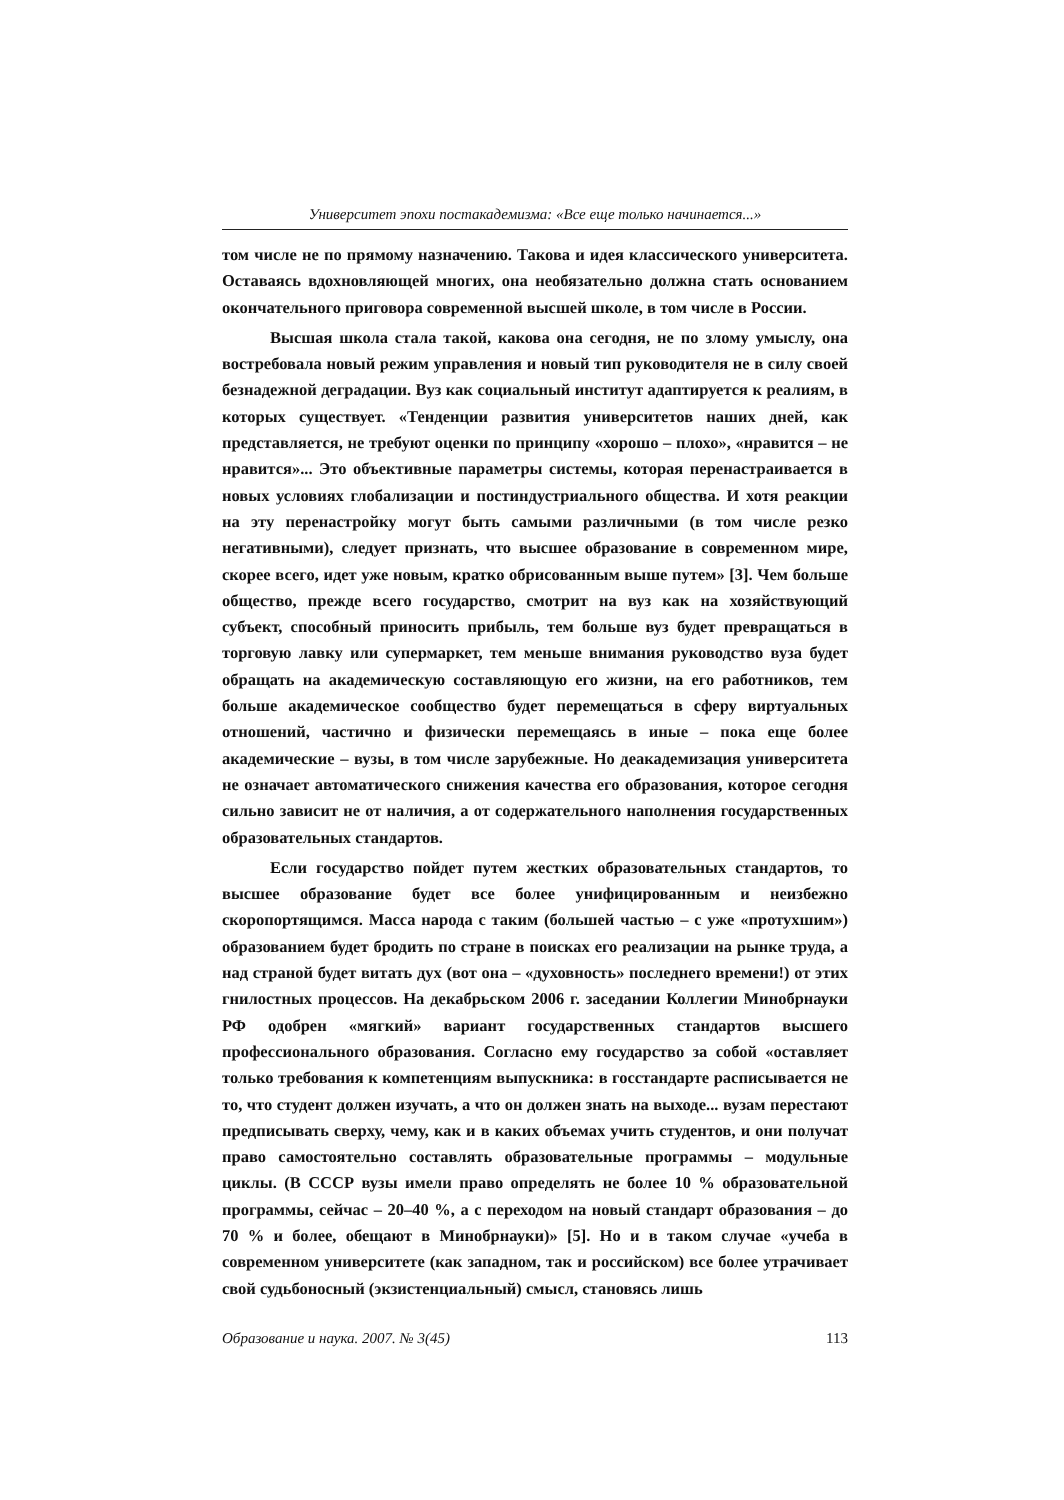Университет эпохи постакадемизма: «Все еще только начинается...»
том числе не по прямому назначению. Такова и идея классического университета. Оставаясь вдохновляющей многих, она необязательно должна стать основанием окончательного приговора современной высшей школе, в том числе в России.
Высшая школа стала такой, какова она сегодня, не по злому умыслу, она востребовала новый режим управления и новый тип руководителя не в силу своей безнадежной деградации. Вуз как социальный институт адаптируется к реалиям, в которых существует. «Тенденции развития университетов наших дней, как представляется, не требуют оценки по принципу «хорошо – плохо», «нравится – не нравится»... Это объективные параметры системы, которая перенастраивается в новых условиях глобализации и постиндустриального общества. И хотя реакции на эту перенастройку могут быть самыми различными (в том числе резко негативными), следует признать, что высшее образование в современном мире, скорее всего, идет уже новым, кратко обрисованным выше путем» [3]. Чем больше общество, прежде всего государство, смотрит на вуз как на хозяйствующий субъект, способный приносить прибыль, тем больше вуз будет превращаться в торговую лавку или супермаркет, тем меньше внимания руководство вуза будет обращать на академическую составляющую его жизни, на его работников, тем больше академическое сообщество будет перемещаться в сферу виртуальных отношений, частично и физически перемещаясь в иные – пока еще более академические – вузы, в том числе зарубежные. Но деакадемизация университета не означает автоматического снижения качества его образования, которое сегодня сильно зависит не от наличия, а от содержательного наполнения государственных образовательных стандартов.
Если государство пойдет путем жестких образовательных стандартов, то высшее образование будет все более унифицированным и неизбежно скоропортящимся. Масса народа с таким (большей частью – с уже «протухшим») образованием будет бродить по стране в поисках его реализации на рынке труда, а над страной будет витать дух (вот она – «духовность» последнего времени!) от этих гнилостных процессов. На декабрьском 2006 г. заседании Коллегии Минобрнауки РФ одобрен «мягкий» вариант государственных стандартов высшего профессионального образования. Согласно ему государство за собой «оставляет только требования к компетенциям выпускника: в госстандарте расписывается не то, что студент должен изучать, а что он должен знать на выходе... вузам перестают предписывать сверху, чему, как и в каких объемах учить студентов, и они получат право самостоятельно составлять образовательные программы – модульные циклы. (В СССР вузы имели право определять не более 10 % образовательной программы, сейчас – 20–40 %, а с переходом на новый стандарт образования – до 70 % и более, обещают в Минобрнауки)» [5]. Но и в таком случае «учеба в современном университете (как западном, так и российском) все более утрачивает свой судьбоносный (экзистенциальный) смысл, становясь лишь
Образование и наука. 2007. № 3(45) 113